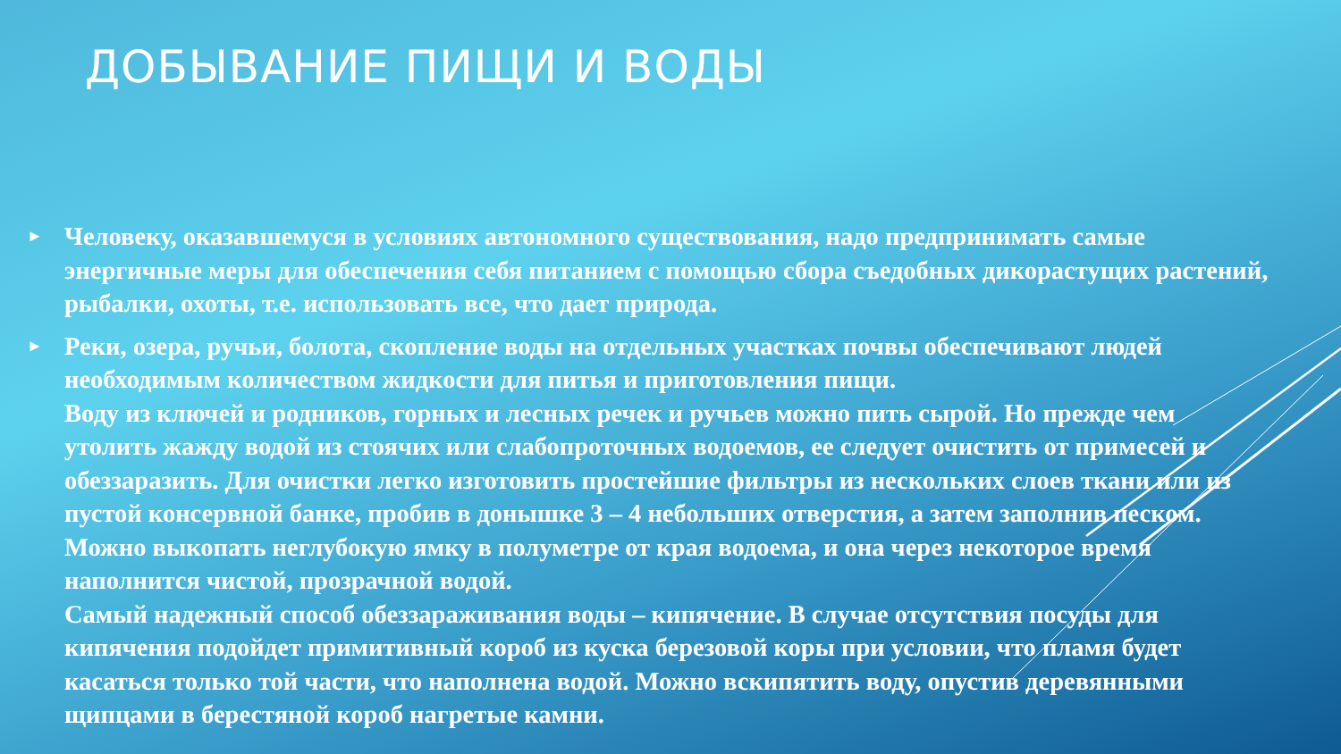ДОБЫВАНИЕ ПИЩИ И ВОДЫ
► Человеку, оказавшемуся в условиях автономного существования, надо предпринимать самые энергичные меры для обеспечения себя питанием с помощью сбора съедобных дикорастущих растений, рыбалки, охоты, т.е. использовать все, что дает природа.
► Реки, озера, ручьи, болота, скопление воды на отдельных участках почвы обеспечивают людей необходимым количеством жидкости для питья и приготовления пищи.
Воду из ключей и родников, горных и лесных речек и ручьев можно пить сырой. Но прежде чем утолить жажду водой из стоячих или слабопроточных водоемов, ее следует очистить от примесей и обеззаразить. Для очистки легко изготовить простейшие фильтры из нескольких слоев ткани или из пустой консервной банке, пробив в донышке 3 – 4 небольших отверстия, а затем заполнив песком. Можно выкопать неглубокую ямку в полуметре от края водоема, и она через некоторое время наполнится чистой, прозрачной водой.
Самый надежный способ обеззараживания воды – кипячение. В случае отсутствия посуды для кипячения подойдет примитивный короб из куска березовой коры при условии, что пламя будет касаться только той части, что наполнена водой. Можно вскипятить воду, опустив деревянными щипцами в берестяной короб нагретые камни.